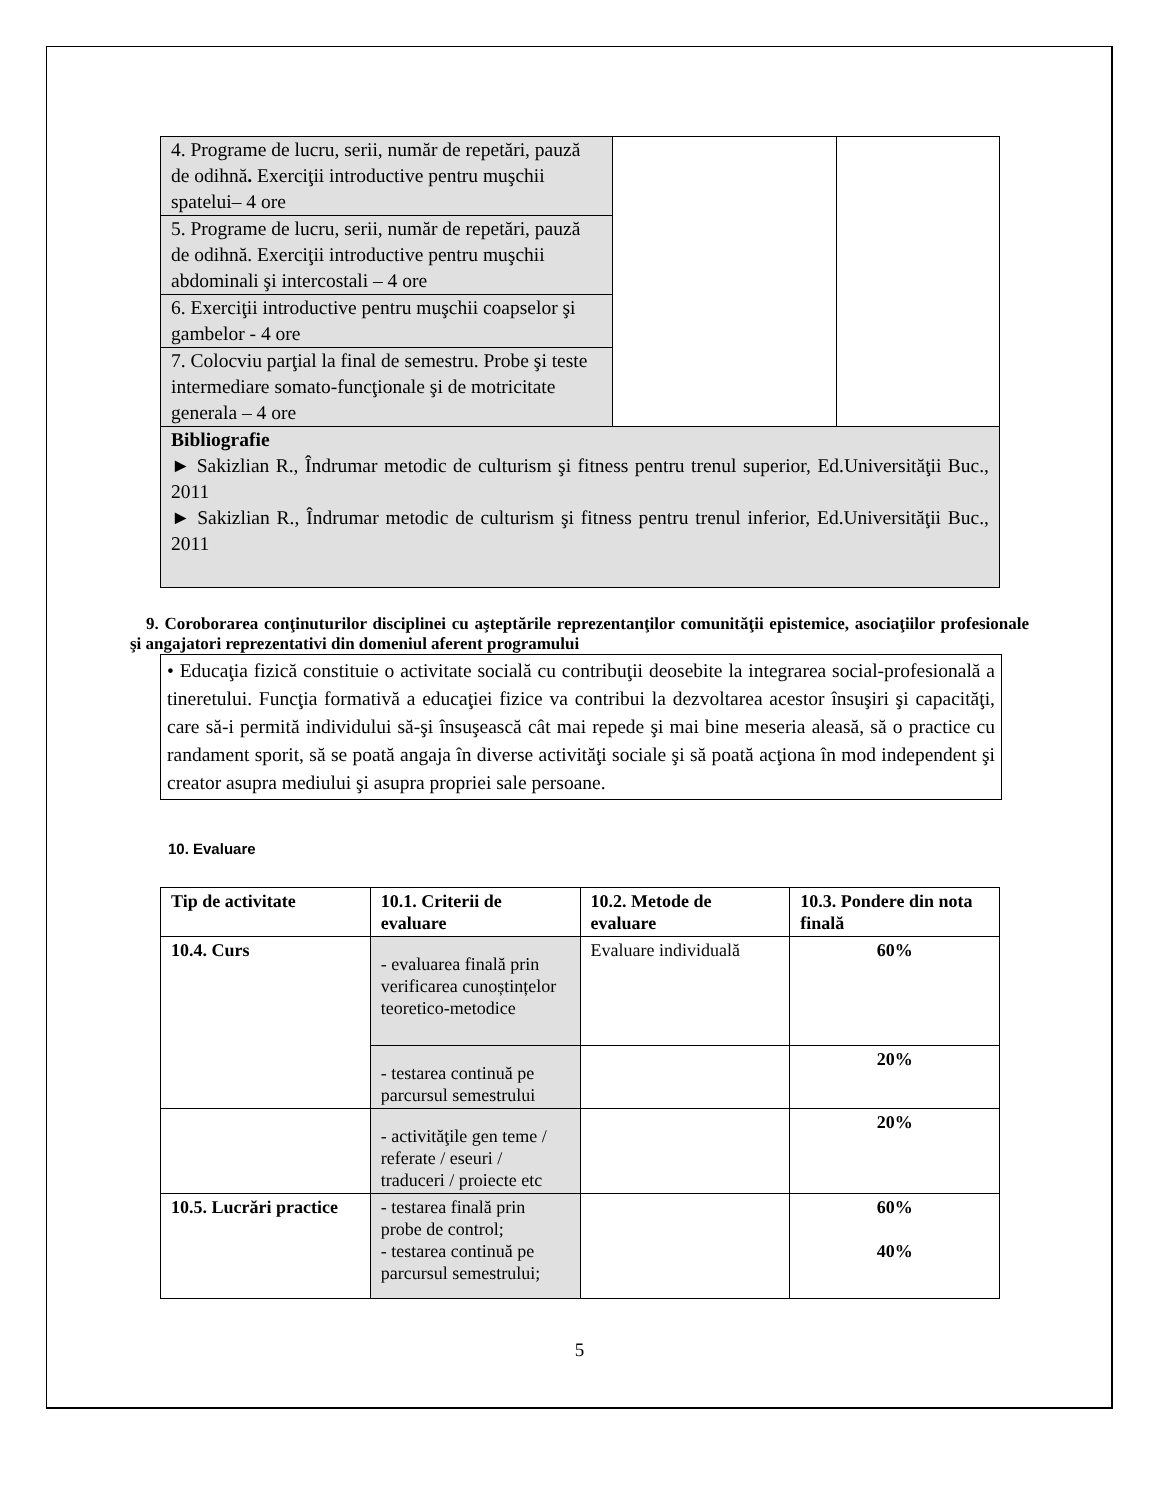| 4. Programe de lucru, serii, număr de repetări, pauză de odihnă . Exerciţii introductive pentru muşchii spatelui– 4 ore | | |
| 5. Programe de lucru, serii, număr de repetări, pauză de odihnă. Exerciţii introductive pentru muşchii abdominali şi intercostali – 4 ore | | |
| 6. Exerciţii introductive pentru muşchii coapselor şi gambelor - 4 ore | | |
| 7. Colocviu parţial la final de semestru. Probe şi teste intermediare somato-funcţionale şi de motricitate generala – 4 ore | | |
| Bibliografie ► Sakizlian R., Îndrumar metodic de culturism şi fitness pentru trenul superior, Ed.Universităţii Buc., 2011 ► Sakizlian R., Îndrumar metodic de culturism şi fitness pentru trenul inferior, Ed.Universităţii Buc., 2011 | | |
9. Coroborarea conţinuturilor disciplinei cu aşteptările reprezentanţilor comunităţii epistemice, asociaţiilor profesionale şi angajatori reprezentativi din domeniul aferent programului
• Educaţia fizică constituie o activitate socială cu contribuţii deosebite la integrarea social-profesională a tineretului. Funcţia formativă a educaţiei fizice va contribui la dezvoltarea acestor însuşiri şi capacităţi, care să-i permită individului să-şi însuşească cât mai repede şi mai bine meseria aleasă, să o practice cu randament sporit, să se poată angaja în diverse activităţi sociale şi să poată acţiona în mod independent şi creator asupra mediului şi asupra propriei sale persoane.
10. Evaluare
| Tip de activitate | 10.1. Criterii de evaluare | 10.2. Metode de evaluare | 10.3. Pondere din nota finală |
| --- | --- | --- | --- |
| 10.4. Curs | - evaluarea finală prin verificarea cunoștințelor teoretico-metodice | Evaluare individuală | 60% |
| | - testarea continuă pe parcursul semestrului | | 20% |
| | - activităţile gen teme / referate / eseuri / traduceri / proiecte etc | | 20% |
| 10.5. Lucrări practice | - testarea finală prin probe de control; - testarea continuă pe parcursul semestrului; | | 60% 40% |
5